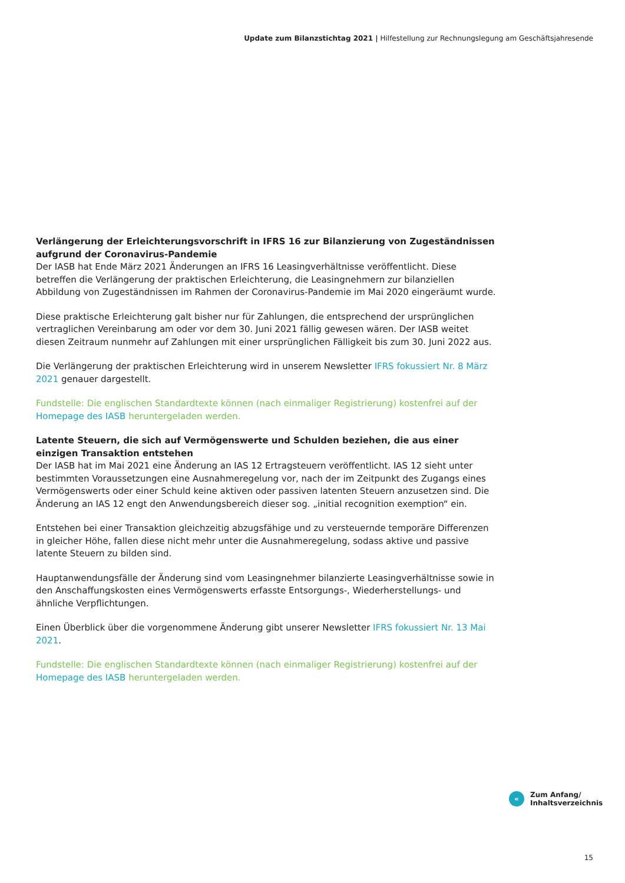Update zum Bilanzstichtag 2021 | Hilfestellung zur Rechnungslegung am Geschäftsjahresende
Verlängerung der Erleichterungsvorschrift in IFRS 16 zur Bilanzierung von Zugeständnissen aufgrund der Coronavirus-Pandemie
Der IASB hat Ende März 2021 Änderungen an IFRS 16 Leasingverhältnisse veröffentlicht. Diese betreffen die Verlängerung der praktischen Erleichterung, die Leasingnehmern zur bilanziellen Abbildung von Zugeständnissen im Rahmen der Coronavirus-Pandemie im Mai 2020 eingeräumt wurde.
Diese praktische Erleichterung galt bisher nur für Zahlungen, die entsprechend der ursprünglichen vertraglichen Vereinbarung am oder vor dem 30. Juni 2021 fällig gewesen wären. Der IASB weitet diesen Zeitraum nunmehr auf Zahlungen mit einer ursprünglichen Fälligkeit bis zum 30. Juni 2022 aus.
Die Verlängerung der praktischen Erleichterung wird in unserem Newsletter IFRS fokussiert Nr. 8 März 2021 genauer dargestellt.
Fundstelle: Die englischen Standardtexte können (nach einmaliger Registrierung) kostenfrei auf der Homepage des IASB heruntergeladen werden.
Latente Steuern, die sich auf Vermögenswerte und Schulden beziehen, die aus einer einzigen Transaktion entstehen
Der IASB hat im Mai 2021 eine Änderung an IAS 12 Ertragsteuern veröffentlicht. IAS 12 sieht unter bestimmten Voraussetzungen eine Ausnahmeregelung vor, nach der im Zeitpunkt des Zugangs eines Vermögenswerts oder einer Schuld keine aktiven oder passiven latenten Steuern anzusetzen sind. Die Änderung an IAS 12 engt den Anwendungsbereich dieser sog. „initial recognition exemption“ ein.
Entstehen bei einer Transaktion gleichzeitig abzugsfähige und zu versteuernde temporäre Differenzen in gleicher Höhe, fallen diese nicht mehr unter die Ausnahmeregelung, sodass aktive und passive latente Steuern zu bilden sind.
Hauptanwendungsfälle der Änderung sind vom Leasingnehmer bilanzierte Leasingverhältnisse sowie in den Anschaffungskosten eines Vermögenswerts erfasste Entsorgungs-, Wiederherstellungs- und ähnliche Verpflichtungen.
Einen Überblick über die vorgenommene Änderung gibt unserer Newsletter IFRS fokussiert Nr. 13 Mai 2021.
Fundstelle: Die englischen Standardtexte können (nach einmaliger Registrierung) kostenfrei auf der Homepage des IASB heruntergeladen werden.
«
Zum Anfang/
Inhaltsverzeichnis
15